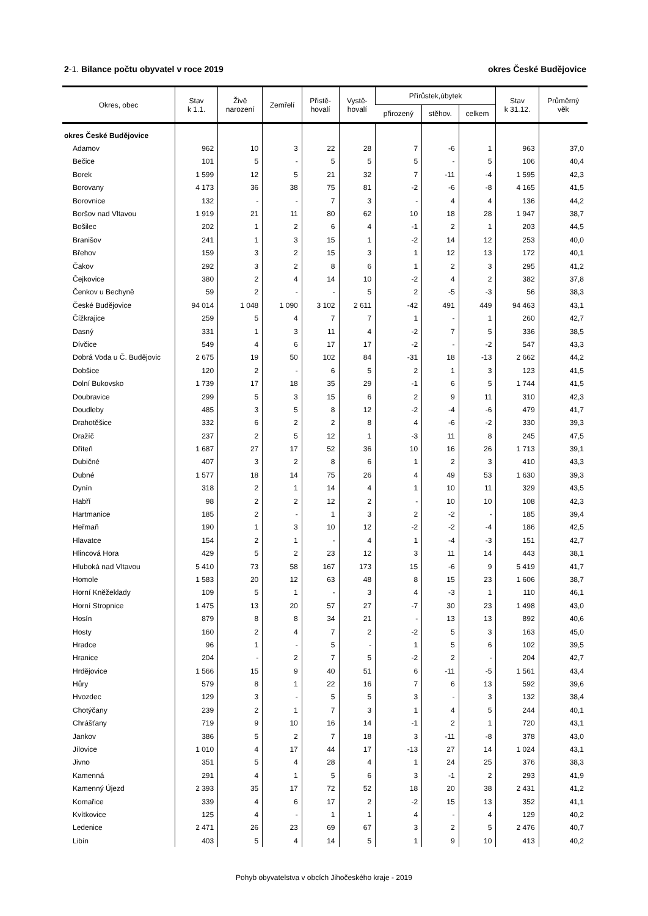2-1. Bilance počtu obyvatel v roce 2019
okres České Budějovice
| Okres, obec | Stav k 1.1. | Živě narození | Zemřelí | Přistě- hovalí | Vystě- hovalí | Přírůstek,úbytek | | | Stav k 31.12. | Průměrný věk |
| --- | --- | --- | --- | --- | --- | --- | --- | --- | --- | --- |
| | | | | | | přirozený | stěhov. | celkem | | |
| okres České Budějovice | | | | | | | | | | |
| Adamov | 962 | 10 | 3 | 22 | 28 | 7 | -6 | 1 | 963 | 37,0 |
| Bečice | 101 | 5 | - | 5 | 5 | 5 | - | 5 | 106 | 40,4 |
| Borek | 1 599 | 12 | 5 | 21 | 32 | 7 | -11 | -4 | 1 595 | 42,3 |
| Borovany | 4 173 | 36 | 38 | 75 | 81 | -2 | -6 | -8 | 4 165 | 41,5 |
| Borovnice | 132 | - | - | 7 | 3 | - | 4 | 4 | 136 | 44,2 |
| Boršov nad Vltavou | 1 919 | 21 | 11 | 80 | 62 | 10 | 18 | 28 | 1 947 | 38,7 |
| Bošilec | 202 | 1 | 2 | 6 | 4 | -1 | 2 | 1 | 203 | 44,5 |
| Branišov | 241 | 1 | 3 | 15 | 1 | -2 | 14 | 12 | 253 | 40,0 |
| Břehov | 159 | 3 | 2 | 15 | 3 | 1 | 12 | 13 | 172 | 40,1 |
| Čakov | 292 | 3 | 2 | 8 | 6 | 1 | 2 | 3 | 295 | 41,2 |
| Čejkovice | 380 | 2 | 4 | 14 | 10 | -2 | 4 | 2 | 382 | 37,8 |
| Čenkov u Bechyně | 59 | 2 | - | - | 5 | 2 | -5 | -3 | 56 | 38,3 |
| České Budějovice | 94 014 | 1 048 | 1 090 | 3 102 | 2 611 | -42 | 491 | 449 | 94 463 | 43,1 |
| Čížkrajice | 259 | 5 | 4 | 7 | 7 | 1 | - | 1 | 260 | 42,7 |
| Dasný | 331 | 1 | 3 | 11 | 4 | -2 | 7 | 5 | 336 | 38,5 |
| Dívčice | 549 | 4 | 6 | 17 | 17 | -2 | - | -2 | 547 | 43,3 |
| Dobrá Voda u Č. Budějovic | 2 675 | 19 | 50 | 102 | 84 | -31 | 18 | -13 | 2 662 | 44,2 |
| Dobšice | 120 | 2 | - | 6 | 5 | 2 | 1 | 3 | 123 | 41,5 |
| Dolní Bukovsko | 1 739 | 17 | 18 | 35 | 29 | -1 | 6 | 5 | 1 744 | 41,5 |
| Doubravice | 299 | 5 | 3 | 15 | 6 | 2 | 9 | 11 | 310 | 42,3 |
| Doudleby | 485 | 3 | 5 | 8 | 12 | -2 | -4 | -6 | 479 | 41,7 |
| Drahotěšice | 332 | 6 | 2 | 2 | 8 | 4 | -6 | -2 | 330 | 39,3 |
| Dražíč | 237 | 2 | 5 | 12 | 1 | -3 | 11 | 8 | 245 | 47,5 |
| Dříteň | 1 687 | 27 | 17 | 52 | 36 | 10 | 16 | 26 | 1 713 | 39,1 |
| Dubičné | 407 | 3 | 2 | 8 | 6 | 1 | 2 | 3 | 410 | 43,3 |
| Dubné | 1 577 | 18 | 14 | 75 | 26 | 4 | 49 | 53 | 1 630 | 39,3 |
| Dynín | 318 | 2 | 1 | 14 | 4 | 1 | 10 | 11 | 329 | 43,5 |
| Habří | 98 | 2 | 2 | 12 | 2 | - | 10 | 10 | 108 | 42,3 |
| Hartmanice | 185 | 2 | - | 1 | 3 | 2 | -2 | - | 185 | 39,4 |
| Heřmaň | 190 | 1 | 3 | 10 | 12 | -2 | -2 | -4 | 186 | 42,5 |
| Hlavatce | 154 | 2 | 1 | - | 4 | 1 | -4 | -3 | 151 | 42,7 |
| Hlincová Hora | 429 | 5 | 2 | 23 | 12 | 3 | 11 | 14 | 443 | 38,1 |
| Hluboká nad Vltavou | 5 410 | 73 | 58 | 167 | 173 | 15 | -6 | 9 | 5 419 | 41,7 |
| Homole | 1 583 | 20 | 12 | 63 | 48 | 8 | 15 | 23 | 1 606 | 38,7 |
| Horní Kněžeklady | 109 | 5 | 1 | - | 3 | 4 | -3 | 1 | 110 | 46,1 |
| Horní Stropnice | 1 475 | 13 | 20 | 57 | 27 | -7 | 30 | 23 | 1 498 | 43,0 |
| Hosín | 879 | 8 | 8 | 34 | 21 | - | 13 | 13 | 892 | 40,6 |
| Hosty | 160 | 2 | 4 | 7 | 2 | -2 | 5 | 3 | 163 | 45,0 |
| Hradce | 96 | 1 | - | 5 | - | 1 | 5 | 6 | 102 | 39,5 |
| Hranice | 204 | - | 2 | 7 | 5 | -2 | 2 | - | 204 | 42,7 |
| Hrdějovice | 1 566 | 15 | 9 | 40 | 51 | 6 | -11 | -5 | 1 561 | 43,4 |
| Hůry | 579 | 8 | 1 | 22 | 16 | 7 | 6 | 13 | 592 | 39,6 |
| Hvozdec | 129 | 3 | - | 5 | 5 | 3 | - | 3 | 132 | 38,4 |
| Chotýčany | 239 | 2 | 1 | 7 | 3 | 1 | 4 | 5 | 244 | 40,1 |
| Chrášťany | 719 | 9 | 10 | 16 | 14 | -1 | 2 | 1 | 720 | 43,1 |
| Jankov | 386 | 5 | 2 | 7 | 18 | 3 | -11 | -8 | 378 | 43,0 |
| Jílovice | 1 010 | 4 | 17 | 44 | 17 | -13 | 27 | 14 | 1 024 | 43,1 |
| Jivno | 351 | 5 | 4 | 28 | 4 | 1 | 24 | 25 | 376 | 38,3 |
| Kamenná | 291 | 4 | 1 | 5 | 6 | 3 | -1 | 2 | 293 | 41,9 |
| Kamenný Újezd | 2 393 | 35 | 17 | 72 | 52 | 18 | 20 | 38 | 2 431 | 41,2 |
| Komařice | 339 | 4 | 6 | 17 | 2 | -2 | 15 | 13 | 352 | 41,1 |
| Kvítkovice | 125 | 4 | - | 1 | 1 | 4 | - | 4 | 129 | 40,2 |
| Ledenice | 2 471 | 26 | 23 | 69 | 67 | 3 | 2 | 5 | 2 476 | 40,7 |
| Libín | 403 | 5 | 4 | 14 | 5 | 1 | 9 | 10 | 413 | 40,2 |
Pohyb obyvatelstva v obcích Jihočeského kraje - 2019